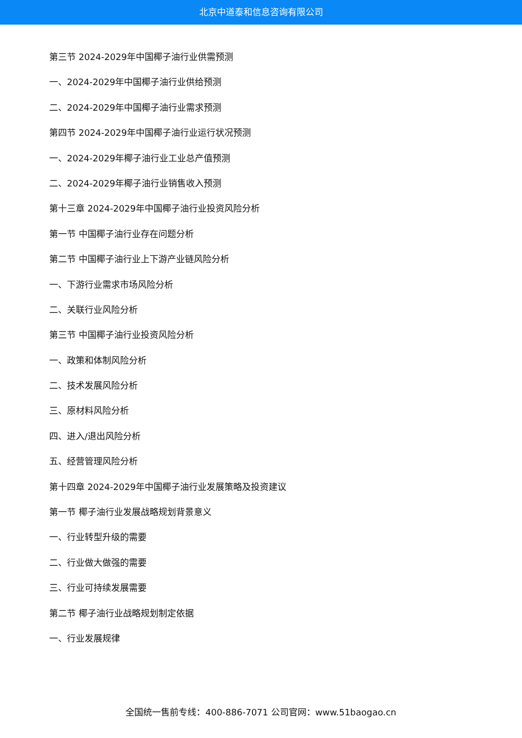北京中道泰和信息咨询有限公司
第三节 2024-2029年中国椰子油行业供需预测
一、2024-2029年中国椰子油行业供给预测
二、2024-2029年中国椰子油行业需求预测
第四节 2024-2029年中国椰子油行业运行状况预测
一、2024-2029年椰子油行业工业总产值预测
二、2024-2029年椰子油行业销售收入预测
第十三章 2024-2029年中国椰子油行业投资风险分析
第一节 中国椰子油行业存在问题分析
第二节 中国椰子油行业上下游产业链风险分析
一、下游行业需求市场风险分析
二、关联行业风险分析
第三节 中国椰子油行业投资风险分析
一、政策和体制风险分析
二、技术发展风险分析
三、原材料风险分析
四、进入/退出风险分析
五、经营管理风险分析
第十四章 2024-2029年中国椰子油行业发展策略及投资建议
第一节 椰子油行业发展战略规划背景意义
一、行业转型升级的需要
二、行业做大做强的需要
三、行业可持续发展需要
第二节 椰子油行业战略规划制定依据
一、行业发展规律
全国统一售前专线：400-886-7071 公司官网：www.51baogao.cn